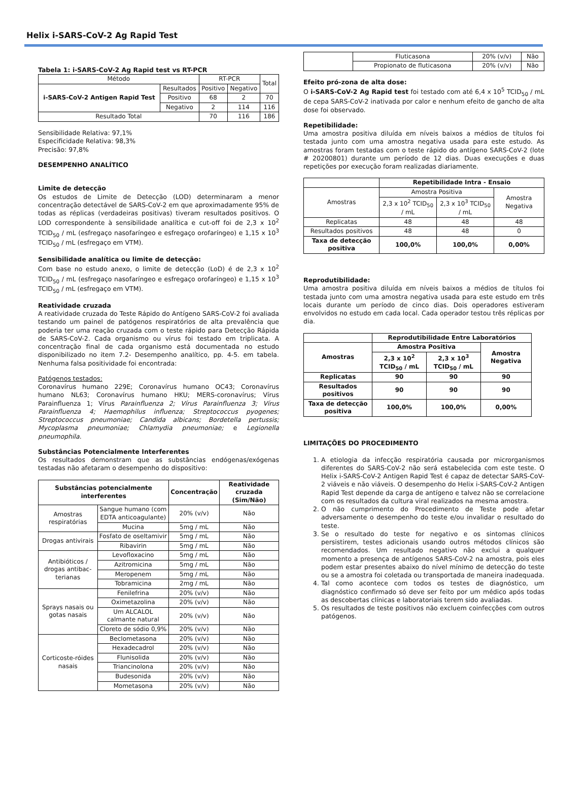Helix i-SARS-CoV-2 Ag Rapid Test
Tabela 1: i-SARS-CoV-2 Ag Rapid test vs RT-PCR
| Método | | RT-PCR | | Total |
| i-SARS-CoV-2 Antigen Rapid Test | Resultados | Positivo | Negativo | |
| | Positivo | 68 | 2 | 70 |
| | Negativo | 2 | 114 | 116 |
| Resultado Total | | 70 | 116 | 186 |
Sensibilidade Relativa: 97,1%
Especificidade Relativa: 98,3%
Precisão: 97,8%
DESEMPENHO ANALÍTICO
Limite de detecção
Os estudos de Limite de Detecção (LOD) determinaram a menor concentração detectável de SARS-CoV-2 em que aproximadamente 95% de todas as réplicas (verdadeiras positivas) tiveram resultados positivos. O LOD correspondente à sensibilidade analítica e cut-off foi de 2,3 x 10<sup>2</sup> TCID<sub>50</sub> / mL (esfregaço nasofaríngeo e esfregaço orofaríngeo) e 1,15 x 10<sup>3</sup> TCID<sub>50</sub> / mL (esfregaço em VTM).
Sensibilidade analítica ou limite de detecção:
Com base no estudo anexo, o limite de detecção (LoD) é de 2,3 x 10<sup>2</sup> TCID<sub>50</sub> / mL (esfregaço nasofaríngeo e esfregaço orofaríngeo) e 1,15 x 10<sup>3</sup> TCID<sub>50</sub> / mL (esfregaço em VTM).
Reatividade cruzada
A reatividade cruzada do Teste Rápido do Antígeno SARS-CoV-2 foi avaliada testando um painel de patógenos respiratórios de alta prevalência que poderia ter uma reação cruzada com o teste rápido para Detecção Rápida de SARS-CoV-2. Cada organismo ou vírus foi testado em triplicata. A concentração final de cada organismo está documentada no estudo disponibilizado no item 7.2- Desempenho analítico, pp. 4-5. em tabela. Nenhuma falsa positividade foi encontrada:
Patógenos testados:
Coronavírus humano 229E; Coronavírus humano OC43; Coronavírus humano NL63; Coronavírus humano HKU; MERS-coronavírus; Vírus Parainfluenza 1; Vírus Parainfluenza 2; Vírus Parainfluenza 3; Vírus Parainfluenza 4; Haemophilus influenza; Streptococcus pyogenes; Streptococcus pneumoniae; Candida albicans; Bordetella pertussis; Mycoplasma pneumoniae; Chlamydia pneumoniae; e Legionella pneumophila.
Substâncias Potencialmente Interferentes
Os resultados demonstram que as substâncias endógenas/exógenas testadas não afetaram o desempenho do dispositivo:
| Substâncias potencialmente interferentes | | Concentração | Reatividade cruzada (Sim/Não) |
| --- | --- | --- | --- |
| Amostras respiratórias | Sangue humano (com EDTA anticoagulante) | 20% (v/v) | Não |
| | Mucina | 5mg / mL | Não |
| Drogas antivirais | Fosfato de oseltamivir | 5mg / mL | Não |
| | Ribavirin | 5mg / mL | Não |
| Antibióticos / drogas antibac-terianas | Levofloxacino | 5mg / mL | Não |
| | Azitromicina | 5mg / mL | Não |
| | Meropenem | 5mg / mL | Não |
| | Tobramicina | 2mg / mL | Não |
| Sprays nasais ou gotas nasais | Fenilefrina | 20% (v/v) | Não |
| | Oximetazolina | 20% (v/v) | Não |
| | Um ALCALOL calmante natural | 20% (v/v) | Não |
| | Cloreto de sódio 0,9% | 20% (v/v) | Não |
| Corticoste-róides nasais | Beclometasona | 20% (v/v) | Não |
| | Hexadecadrol | 20% (v/v) | Não |
| | Flunisolida | 20% (v/v) | Não |
| | Triancinolona | 20% (v/v) | Não |
| | Budesonida | 20% (v/v) | Não |
| | Mometasona | 20% (v/v) | Não |
| | Fluticasona | 20% (v/v) | Não |
| | Propionato de fluticasona | 20% (v/v) | Não |
Efeito pró-zona de alta dose:
O i-SARS-CoV-2 Ag Rapid test foi testado com até 6,4 x 10<sup>5</sup> TCID<sub>50</sub> / mL de cepa SARS-CoV-2 inativada por calor e nenhum efeito de gancho de alta dose foi observado.
Repetibilidade:
Uma amostra positiva diluída em níveis baixos a médios de títulos foi testada junto com uma amostra negativa usada para este estudo. As amostras foram testadas com o teste rápido do antígeno SARS-CoV-2 (lote # 20200801) durante um período de 12 dias. Duas execuções e duas repetições por execução foram realizadas diariamente.
| | Repetibilidade Intra - Ensaio | | |
| Amostras | Amostra Positiva | | Amostra Negativa |
| | 2,3 x 10<sup>2</sup> TCID<sub>50</sub> / mL | 2,3 x 10<sup>3</sup> TCID<sub>50</sub> / mL | |
| Replicatas | 48 | 48 | 48 |
| Resultados positivos | 48 | 48 | 0 |
| Taxa de detecção positiva | 100,0% | 100,0% | 0,00% |
Reprodutibilidade:
Uma amostra positiva diluída em níveis baixos a médios de títulos foi testada junto com uma amostra negativa usada para este estudo em três locais durante um período de cinco dias. Dois operadores estiveram envolvidos no estudo em cada local. Cada operador testou três réplicas por dia.
| | Reprodutibilidade Entre Laboratórios | | |
| Amostras | Amostra Positiva | | Amostra Negativa |
| | 2,3 x 10<sup>2</sup> TCID<sub>50</sub> / mL | 2,3 x 10<sup>3</sup> TCID<sub>50</sub> / mL | |
| Replicatas | 90 | 90 | 90 |
| Resultados positivos | 90 | 90 | 90 |
| Taxa de detecção positiva | 100,0% | 100,0% | 0,00% |
LIMITAÇÕES DO PROCEDIMENTO
1. A etiologia da infecção respiratória causada por microrganismos diferentes do SARS-CoV-2 não será estabelecida com este teste. O Helix i-SARS-CoV-2 Antigen Rapid Test é capaz de detectar SARS-CoV-2 viáveis e não viáveis. O desempenho do Helix i-SARS-CoV-2 Antigen Rapid Test depende da carga de antígeno e talvez não se correlacione com os resultados da cultura viral realizados na mesma amostra.
2. O não cumprimento do Procedimento de Teste pode afetar adversamente o desempenho do teste e/ou invalidar o resultado do teste.
3. Se o resultado do teste for negativo e os sintomas clínicos persistirem, testes adicionais usando outros métodos clínicos são recomendados. Um resultado negativo não exclui a qualquer momento a presença de antígenos SARS-CoV-2 na amostra, pois eles podem estar presentes abaixo do nível mínimo de detecção do teste ou se a amostra foi coletada ou transportada de maneira inadequada.
4. Tal como acontece com todos os testes de diagnóstico, um diagnóstico confirmado só deve ser feito por um médico após todas as descobertas clínicas e laboratoriais terem sido avaliadas.
5. Os resultados de teste positivos não excluem coinfecções com outros patógenos.